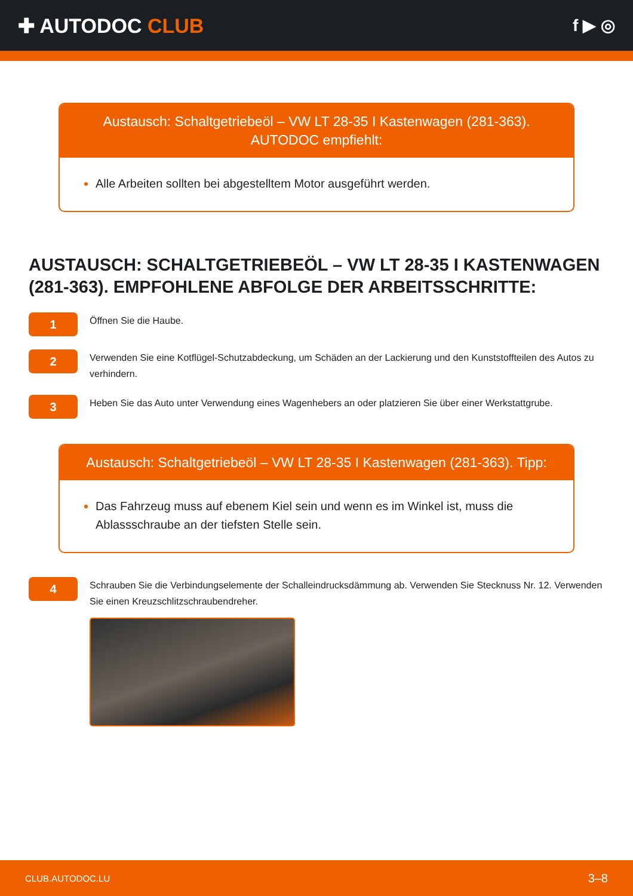✚ AUTODOC CLUB
f ▶ ◎
Austausch: Schaltgetriebeöl – VW LT 28-35 I Kastenwagen (281-363). AUTODOC empfiehlt:
Alle Arbeiten sollten bei abgestelltem Motor ausgeführt werden.
AUSTAUSCH: SCHALTGETRIEBEÖL – VW LT 28-35 I KASTENWAGEN (281-363). EMPFOHLENE ABFOLGE DER ARBEITSSCHRITTE:
1
Öffnen Sie die Haube.
2
Verwenden Sie eine Kotflügel-Schutzabdeckung, um Schäden an der Lackierung und den Kunststoffteilen des Autos zu verhindern.
3
Heben Sie das Auto unter Verwendung eines Wagenhebers an oder platzieren Sie über einer Werkstattgrube.
Austausch: Schaltgetriebeöl – VW LT 28-35 I Kastenwagen (281-363). Tipp:
Das Fahrzeug muss auf ebenem Kiel sein und wenn es im Winkel ist, muss die Ablassschraube an der tiefsten Stelle sein.
4
Schrauben Sie die Verbindungselemente der Schalleindrucksdämmung ab. Verwenden Sie Stecknuss Nr. 12. Verwenden Sie einen Kreuzschlitzschraubendreher.
CLUB.AUTODOC.LU 3–8